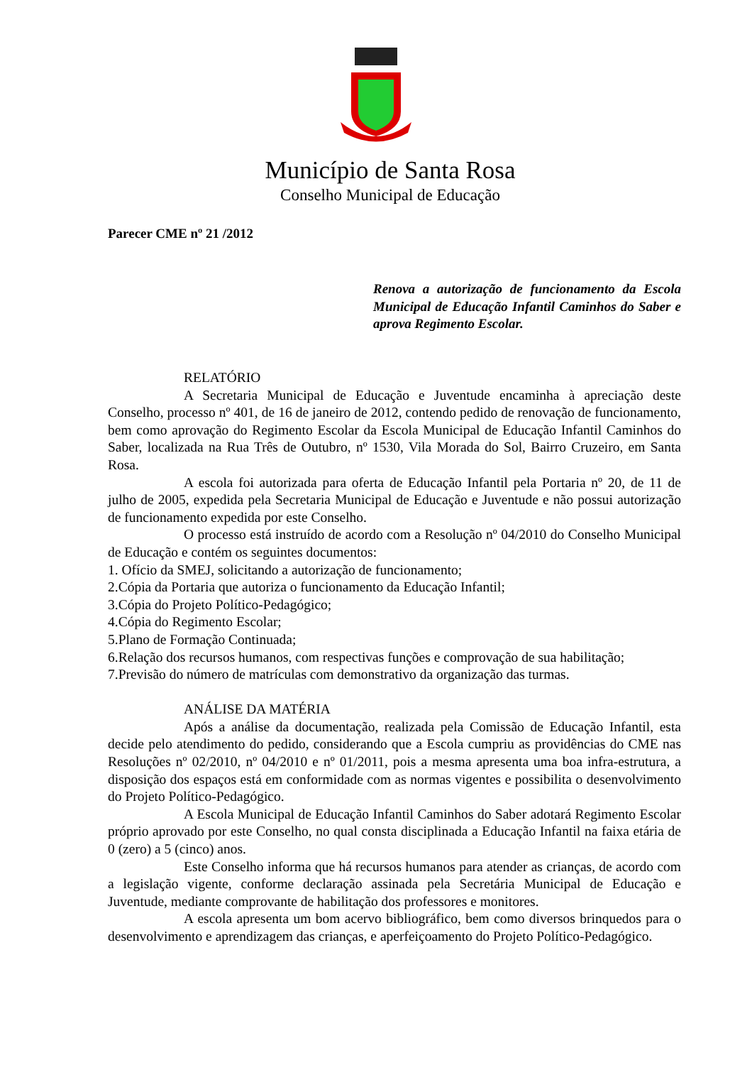Município de Santa Rosa
Conselho Municipal de Educação
Parecer CME nº 21 /2012
Renova a autorização de funcionamento da Escola Municipal de Educação Infantil Caminhos do Saber e aprova Regimento Escolar.
RELATÓRIO
A Secretaria Municipal de Educação e Juventude encaminha à apreciação deste Conselho, processo nº 401, de 16 de janeiro de 2012, contendo pedido de renovação de funcionamento, bem como aprovação do Regimento Escolar da Escola Municipal de Educação Infantil Caminhos do Saber, localizada na Rua Três de Outubro, nº 1530, Vila Morada do Sol, Bairro Cruzeiro, em Santa Rosa.
A escola foi autorizada para oferta de Educação Infantil pela Portaria nº 20, de 11 de julho de 2005, expedida pela Secretaria Municipal de Educação e Juventude e não possui autorização de funcionamento expedida por este Conselho.
O processo está instruído de acordo com a Resolução nº 04/2010 do Conselho Municipal de Educação e contém os seguintes documentos:
1. Ofício da SMEJ, solicitando a autorização de funcionamento;
2.Cópia da Portaria que autoriza o funcionamento da Educação Infantil;
3.Cópia do Projeto Político-Pedagógico;
4.Cópia do Regimento Escolar;
5.Plano de Formação Continuada;
6.Relação dos recursos humanos, com respectivas funções e comprovação de sua habilitação;
7.Previsão do número de matrículas com demonstrativo da organização das turmas.
ANÁLISE DA MATÉRIA
Após a análise da documentação, realizada pela Comissão de Educação Infantil, esta decide pelo atendimento do pedido, considerando que a Escola cumpriu as providências do CME nas Resoluções nº 02/2010, nº 04/2010 e nº 01/2011, pois a mesma apresenta uma boa infra-estrutura, a disposição dos espaços está em conformidade com as normas vigentes e possibilita o desenvolvimento do Projeto Político-Pedagógico.
A Escola Municipal de Educação Infantil Caminhos do Saber adotará Regimento Escolar próprio aprovado por este Conselho, no qual consta disciplinada a Educação Infantil na faixa etária de 0 (zero) a 5 (cinco) anos.
Este Conselho informa que há recursos humanos para atender as crianças, de acordo com a legislação vigente, conforme declaração assinada pela Secretária Municipal de Educação e Juventude, mediante comprovante de habilitação dos professores e monitores.
A escola apresenta um bom acervo bibliográfico, bem como diversos brinquedos para o desenvolvimento e aprendizagem das crianças, e aperfeiçoamento do Projeto Político-Pedagógico.